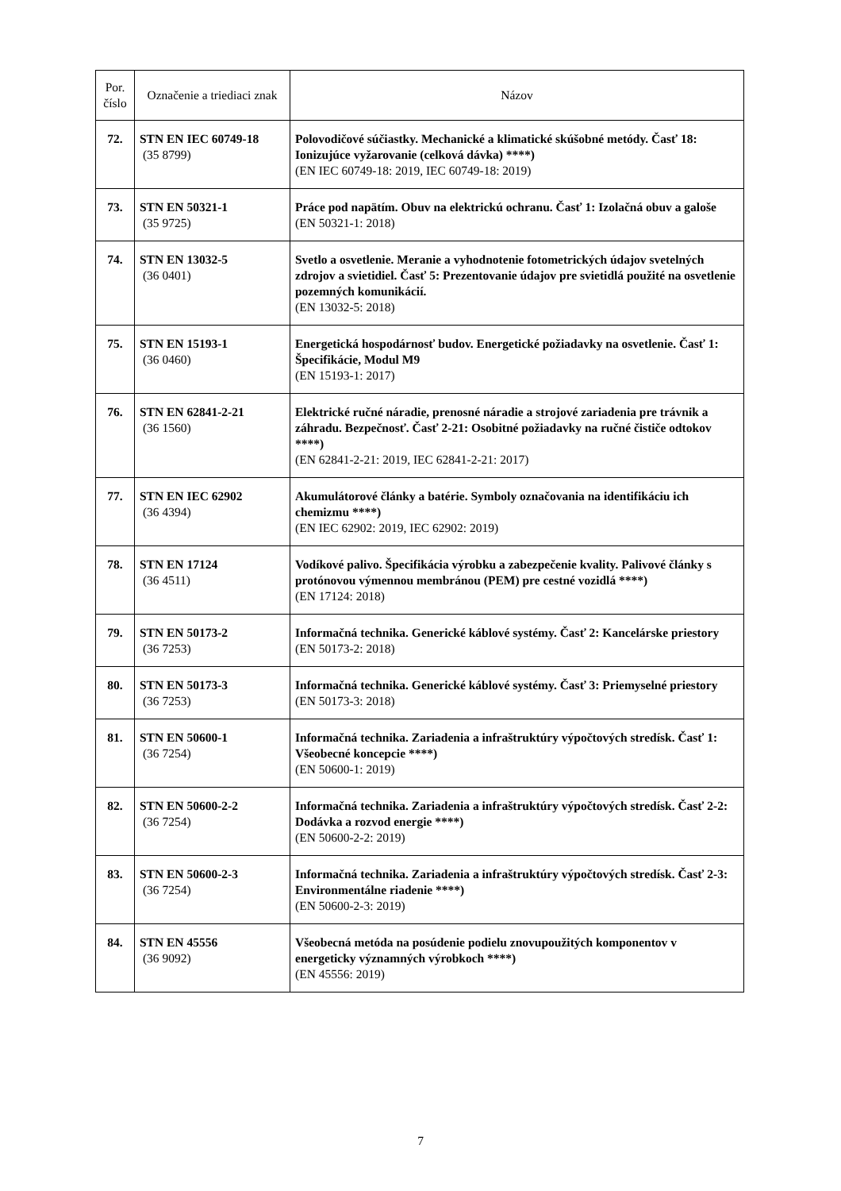| Por. číslo | Označenie a triediaci znak | Názov |
| --- | --- | --- |
| 72. | STN EN IEC 60749-18 (35 8799) | Polovodičové súčiastky. Mechanické a klimatické skúšobné metódy. Časť 18: Ionizujúce vyžarovanie (celková dávka) ****) (EN IEC 60749-18: 2019, IEC 60749-18: 2019) |
| 73. | STN EN 50321-1 (35 9725) | Práce pod napätím. Obuv na elektrickú ochranu. Časť 1: Izolačná obuv a galoše (EN 50321-1: 2018) |
| 74. | STN EN 13032-5 (36 0401) | Svetlo a osvetlenie. Meranie a vyhodnotenie fotometrických údajov svetelných zdrojov a svietidiel. Časť 5: Prezentovanie údajov pre svietidlá použité na osvetlenie pozemných komunikácií. (EN 13032-5: 2018) |
| 75. | STN EN 15193-1 (36 0460) | Energetická hospodárnosť budov. Energetické požiadavky na osvetlenie. Časť 1: Špecifikácie, Modul M9 (EN 15193-1: 2017) |
| 76. | STN EN 62841-2-21 (36 1560) | Elektrické ručné náradie, prenosné náradie a strojové zariadenia pre trávnik a záhradu. Bezpečnosť. Časť 2-21: Osobitné požiadavky na ručné čističe odtokov ****) (EN 62841-2-21: 2019, IEC 62841-2-21: 2017) |
| 77. | STN EN IEC 62902 (36 4394) | Akumulátorové články a batérie. Symboly označovania na identifikáciu ich chemizmu ****) (EN IEC 62902: 2019, IEC 62902: 2019) |
| 78. | STN EN 17124 (36 4511) | Vodíkové palivo. Špecifikácia výrobku a zabezpečenie kvality. Palivové články s protónovou výmennou membránou (PEM) pre cestné vozidlá ****) (EN 17124: 2018) |
| 79. | STN EN 50173-2 (36 7253) | Informačná technika. Generické káblové systémy. Časť 2: Kancelárske priestory (EN 50173-2: 2018) |
| 80. | STN EN 50173-3 (36 7253) | Informačná technika. Generické káblové systémy. Časť 3: Priemyselné priestory (EN 50173-3: 2018) |
| 81. | STN EN 50600-1 (36 7254) | Informačná technika. Zariadenia a infraštruktúry výpočtových stredísk. Časť 1: Všeobecné koncepcie ****) (EN 50600-1: 2019) |
| 82. | STN EN 50600-2-2 (36 7254) | Informačná technika. Zariadenia a infraštruktúry výpočtových stredísk. Časť 2-2: Dodávka a rozvod energie ****) (EN 50600-2-2: 2019) |
| 83. | STN EN 50600-2-3 (36 7254) | Informačná technika. Zariadenia a infraštruktúry výpočtových stredísk. Časť 2-3: Environmentálne riadenie ****) (EN 50600-2-3: 2019) |
| 84. | STN EN 45556 (36 9092) | Všeobecná metóda na posúdenie podielu znovupoužitých komponentov v energeticky významných výrobkoch ****) (EN 45556: 2019) |
7